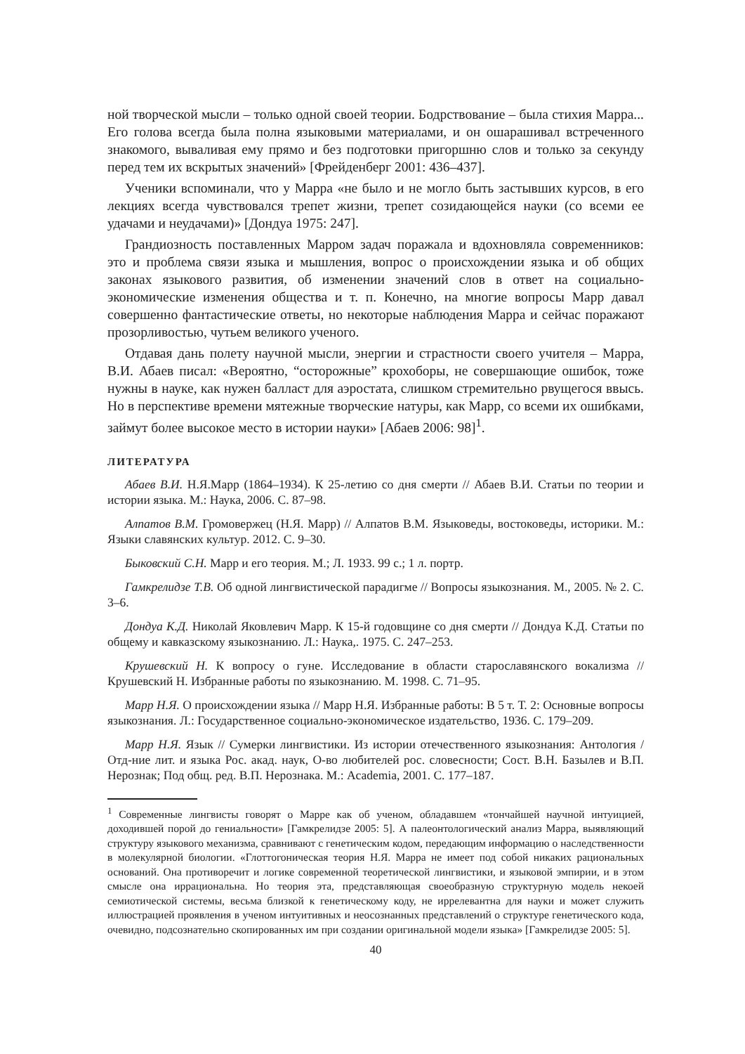ной творческой мысли – только одной своей теории. Бодрствование – была стихия Марра... Его голова всегда была полна языковыми материалами, и он ошарашивал встреченного знакомого, вываливая ему прямо и без подготовки пригоршню слов и только за секунду перед тем их вскрытых значений» [Фрейденберг 2001: 436–437].
Ученики вспоминали, что у Марра «не было и не могло быть застывших курсов, в его лекциях всегда чувствовался трепет жизни, трепет созидающейся науки (со всеми ее удачами и неудачами)» [Дондуа 1975: 247].
Грандиозность поставленных Марром задач поражала и вдохновляла современников: это и проблема связи языка и мышления, вопрос о происхождении языка и об общих законах языкового развития, об изменении значений слов в ответ на социально-экономические изменения общества и т. п. Конечно, на многие вопросы Марр давал совершенно фантастические ответы, но некоторые наблюдения Марра и сейчас поражают прозорливостью, чутьем великого ученого.
Отдавая дань полету научной мысли, энергии и страстности своего учителя – Марра, В.И. Абаев писал: «Вероятно, “осторожные” крохоборы, не совершающие ошибок, тоже нужны в науке, как нужен балласт для аэростата, слишком стремительно рвущегося ввысь. Но в перспективе времени мятежные творческие натуры, как Марр, со всеми их ошибками, займут более высокое место в истории науки» [Абаев 2006: 98]<sup>1</sup>.
ЛИТЕРАТУРА
Абаев В.И. Н.Я.Марр (1864–1934). К 25-летию со дня смерти // Абаев В.И. Статьи по теории и истории языка. М.: Наука, 2006. С. 87–98.
Алпатов В.М. Громовержец (Н.Я. Марр) // Алпатов В.М. Языковеды, востоковеды, историки. М.: Языки славянских культур. 2012. С. 9–30.
Быковский С.Н. Марр и его теория. М.; Л. 1933. 99 с.; 1 л. портр.
Гамкрелидзе Т.В. Об одной лингвистической парадигме // Вопросы языкознания. М., 2005. № 2. С. 3–6.
Дондуа К.Д. Николай Яковлевич Марр. К 15-й годовщине со дня смерти // Дондуа К.Д. Статьи по общему и кавказскому языкознанию. Л.: Наука,. 1975. С. 247–253.
Крушевский Н. К вопросу о гуне. Исследование в области старославянского вокализма // Крушевский Н. Избранные работы по языкознанию. М. 1998. С. 71–95.
Марр Н.Я. О происхождении языка // Марр Н.Я. Избранные работы: В 5 т. Т. 2: Основные вопросы языкознания. Л.: Государственное социально-экономическое издательство, 1936. С. 179–209.
Марр Н.Я. Язык // Сумерки лингвистики. Из истории отечественного языкознания: Антология / Отд-ние лит. и языка Рос. акад. наук, О-во любителей рос. словесности; Сост. В.Н. Базылев и В.П. Нерознак; Под общ. ред. В.П. Нерознака. М.: Academia, 2001. С. 177–187.
<sup>1</sup> Современные лингвисты говорят о Марре как об ученом, обладавшем «тончайшей научной интуицией, доходившей порой до гениальности» [Гамкрелидзе 2005: 5]. А палеонтологический анализ Марра, выявляющий структуру языкового механизма, сравнивают с генетическим кодом, передающим информацию о наследственности в молекулярной биологии. «Глоттогоническая теория Н.Я. Марра не имеет под собой никаких рациональных оснований. Она противоречит и логике современной теоретической лингвистики, и языковой эмпирии, и в этом смысле она иррациональна. Но теория эта, представляющая своеобразную структурную модель некоей семиотической системы, весьма близкой к генетическому коду, не иррелевантна для науки и может служить иллюстрацией проявления в ученом интуитивных и неосознанных представлений о структуре генетического кода, очевидно, подсознательно скопированных им при создании оригинальной модели языка» [Гамкрелидзе 2005: 5].
40